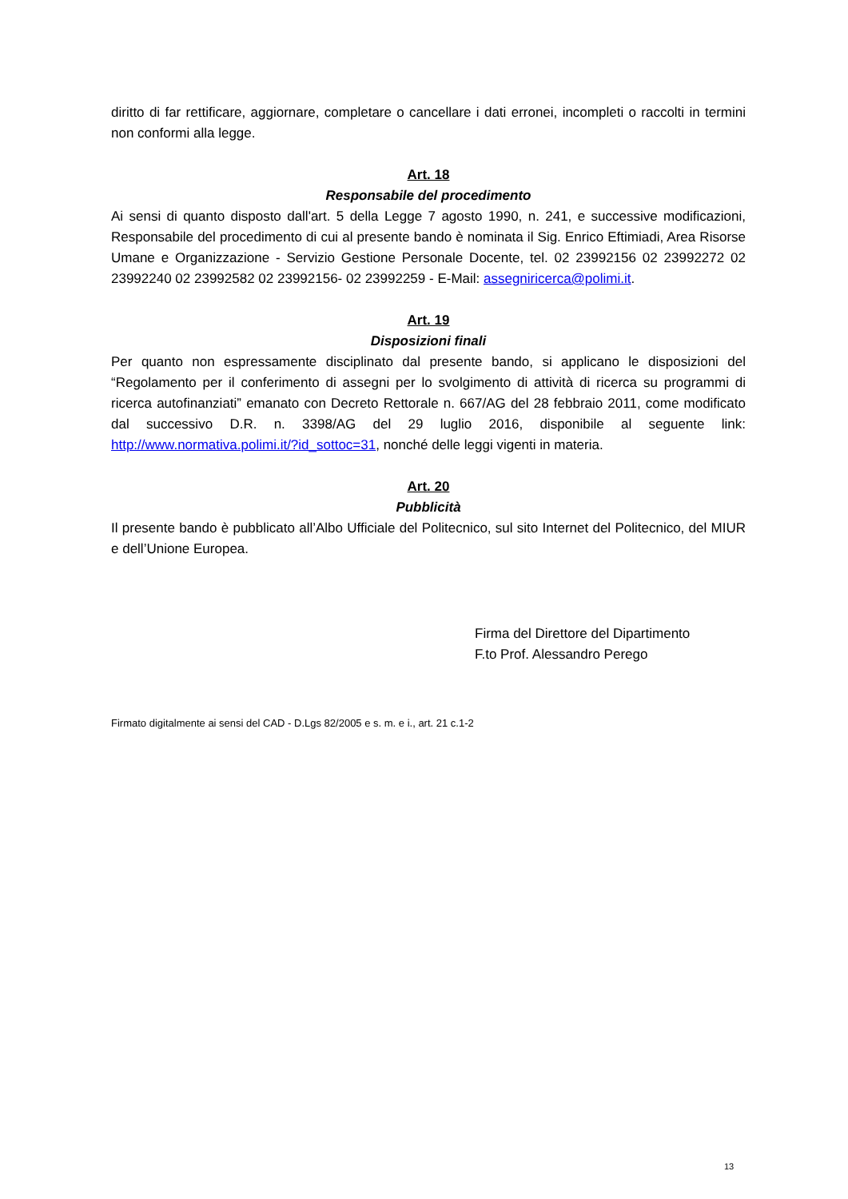diritto di far rettificare, aggiornare, completare o cancellare i dati erronei, incompleti o raccolti in termini non conformi alla legge.
Art. 18
Responsabile del procedimento
Ai sensi di quanto disposto dall'art. 5 della Legge 7 agosto 1990, n. 241, e successive modificazioni, Responsabile del procedimento di cui al presente bando è nominata il Sig. Enrico Eftimiadi, Area Risorse Umane e Organizzazione - Servizio Gestione Personale Docente, tel. 02 23992156 02 23992272 02 23992240 02 23992582 02 23992156- 02 23992259 - E-Mail: assegniricerca@polimi.it.
Art. 19
Disposizioni finali
Per quanto non espressamente disciplinato dal presente bando, si applicano le disposizioni del “Regolamento per il conferimento di assegni per lo svolgimento di attività di ricerca su programmi di ricerca autofinanziati” emanato con Decreto Rettorale n. 667/AG del 28 febbraio 2011, come modificato dal successivo D.R. n. 3398/AG del 29 luglio 2016, disponibile al seguente link: http://www.normativa.polimi.it/?id_sottoc=31, nonché delle leggi vigenti in materia.
Art. 20
Pubblicità
Il presente bando è pubblicato all’Albo Ufficiale del Politecnico, sul sito Internet del Politecnico, del MIUR e dell’Unione Europea.
Firma del Direttore del Dipartimento
F.to Prof. Alessandro Perego
Firmato digitalmente ai sensi del CAD - D.Lgs 82/2005 e s. m. e i., art. 21 c.1-2
13